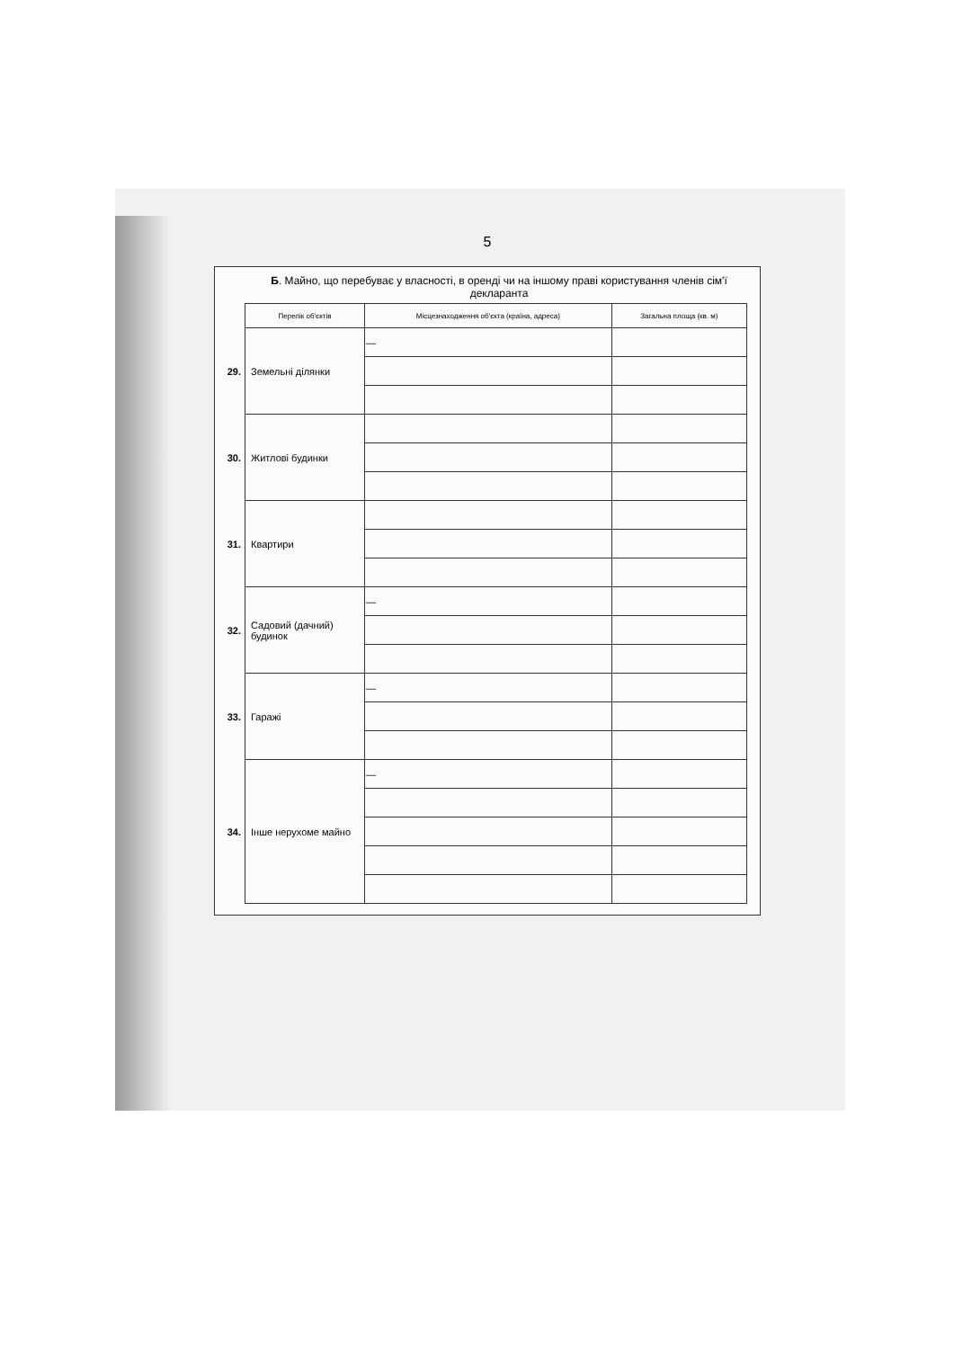5
Б. Майно, що перебуває у власності, в оренді чи на іншому праві користування членів сім'ї декларанта
| | Перелік об'єктів | Місцезнаходження об'єкта (країна, адреса) | Загальна площа (кв. м) |
| --- | --- | --- | --- |
| 29. | Земельні ділянки | — | |
| 30. | Житлові будинки | | |
| 31. | Квартири | | |
| 32. | Садовий (дачний) будинок | — | |
| 33. | Гаражі | — | |
| 34. | Інше нерухоме майно | — | |